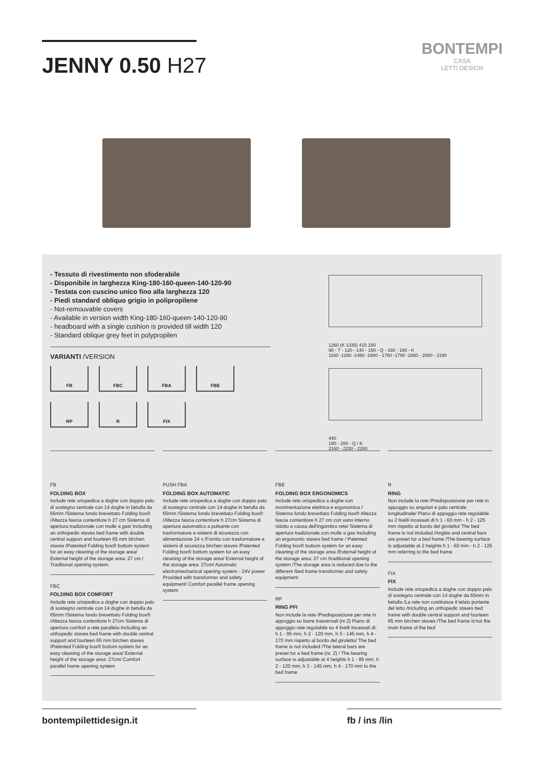JENNY 0.50 H27
BONTEMPI
CASA
LETTI DESIGN
- Tessuto di rivestimento non sfoderabile
- Disponibile in larghezza King-180-160-queen-140-120-90
- Testata con cuscino unico fino alla larghezza 120
- Piedi standard obliquo grigio in polipropilene
- Not-remouvable covers
- Available in version width King-180-160-queen-140-120-90
- headboard with a single cushion is provided till width 120
- Standard oblique grey feet in polypropilen
VARIANTI /VERSION
FB
FBC
FBA
FBE
RP
R
FIX
1260 (K 1335) 415 150
90 - T - 120 - 140 - 150 - Q - 160 - 180 - K
1160 -1260 -1460 -1660 - 1760 -1790 -1860 - 2060 - 2190
440
190 - 200 - Q / K
2160 - 2230 - 2260
FB
FOLDING BOX
Include rete ortopedica a doghe con doppio palo di sostegno centrale con 14 doghe in betulla da 65mm /Sistema fondo brevettato Folding box® /Altezza fascia contenitore h 27 cm Sistema di apertura tradizionale con molle a gas/ Including an orthopedic staves bed frame with double central support and fourteen 65 mm birchen staves /Patented Folding box® bottom system for an easy cleaning of the storage area/ External height of the storage area: 27 cm / Traditional opening system.
FBC
FOLDING BOX COMFORT
Include rete ortopedica a doghe con doppio palo di sostegno centrale con 14 doghe in betulla da 65mm /Sistema fondo brevettato Folding box® /Altezza fascia contenitore h 27cm Sistema di apertura comfort a rete parallela Including an orthopedic staves bed frame with double central support and fourteen 65 mm birchen staves /Patented Folding box® bottom system for an easy cleaning of the storage area/ External height of the storage area: 27cm/ Comfort parallel frame opening system
PUSH FBA
FOLDING BOX AUTOMATIC
Include rete ortopedica a doghe con doppio palo di sostegno centrale con 14 doghe in betulla da 65mm /Sistema fondo brevettato Folding box® /Altezza fascia contenitore h 27cm Sistema di apertura automatico a pulsante con trasformatore e sistemi di sicurezza con alimentazione 24 v /Fornito con trasformatore e sistemi di sicurezza birchen staves /Patented Folding box® bottom system for an easy cleaning of the storage area/ External height of the storage area: 27cm/ Automatic electromechanical opening system - 24V power Provided with transformer and safety equipment/ Comfort parallel frame opening system
FBE
FOLDING BOX ERGONOMICS
Include rete ortopedica a doghe con movimentazione elettrica e ergonomica / Sistema fondo brevettato Folding box® Altezza fascia contenitore h 27 cm con vano interno ridotto a causa dell'ingombro rete/ Sistema di apertura tradizionale con molle a gas Including an ergonomic staves bed frame / Patented Folding box® bottom system for an easy cleaning of the storage area /External height of the storage area: 27 cm /traditional opening system /The storage area is reduced due to the different /bed frame transformer and safety equipment
RP
RING PFI
Non include la rete /Predisposizione per rete in appoggio su barre trasversali (nr.2) Piano di appoggio rete regolabile su 4 livelli incassati di: h 1 - 95 mm, h 2 - 120 mm, h 3 - 145 mm, h 4 - 170 mm rispetto al bordo del giroletto/ The bed frame is not included /The lateral bars are preset for a bed frame (nr. 2) / The bearing surface is adjustable at 4 heights h 1 - 95 mm, h 2 - 120 mm, h 3 - 145 mm, h 4 - 170 mm to the bed frame
R
RING
Non include la rete /Predisposizione per rete in appoggio su angolari e palo centrale longitudinale/ Piano di appoggio rete regolabile su 2 livelli incassati di h 1 - 60 mm - h 2 - 125 mm rispetto al bordo del giroletto/ The bed frame is not included /Angles and central bars are preset for a bed frame /The bearing surface is adjustable at 2 heights h 1 - 60 mm - h 2 - 125 mm referring to the bed frame
FIX
FIX
Include rete ortopedica a doghe con doppio palo di sostegno centrale con 14 doghe da 65mm in betulla /La rete non costituisce il telaio portante del letto /Including an orthopedic staves bed frame with double central support and fourteen 65 mm birchen staves /The bed frame is'not the main frame of the bed
bontempilettidesign.it fb / ins /lin